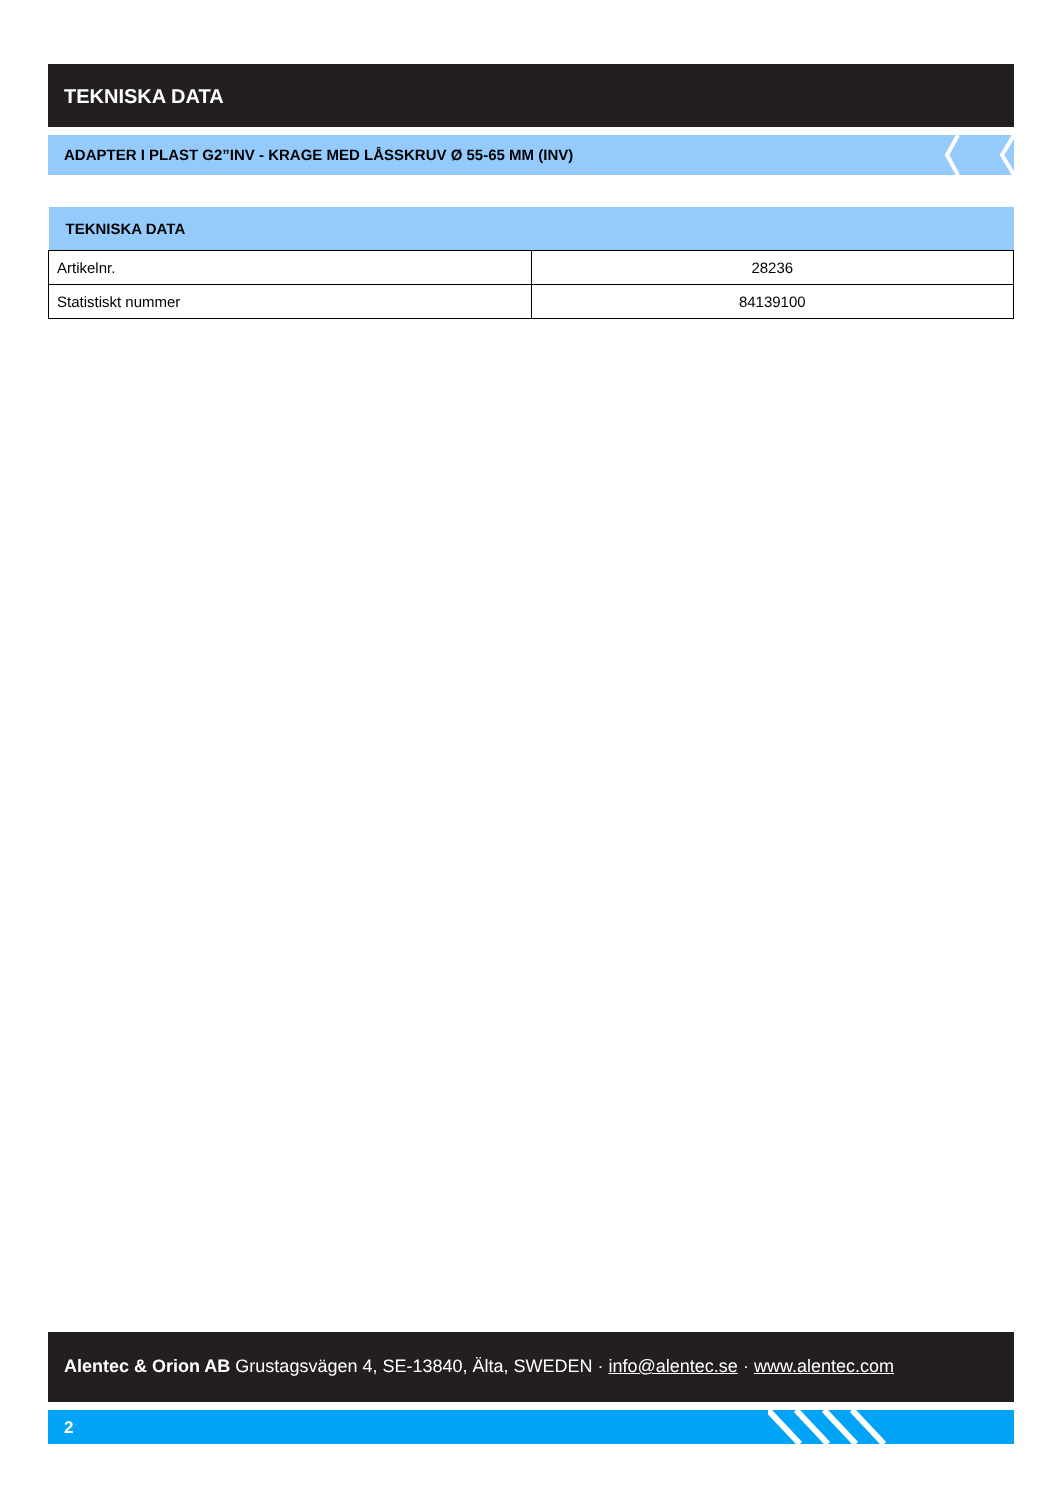TEKNISKA DATA
ADAPTER I PLAST G2”INV - KRAGE MED LÅSSKRUV Ø 55-65 MM (INV)
| TEKNISKA DATA | |
| --- | --- |
| Artikelnr. | 28236 |
| Statistiskt nummer | 84139100 |
Alentec & Orion AB Grustagsvägen 4, SE-13840, Älta, SWEDEN · info@alentec.se · www.alentec.com
2